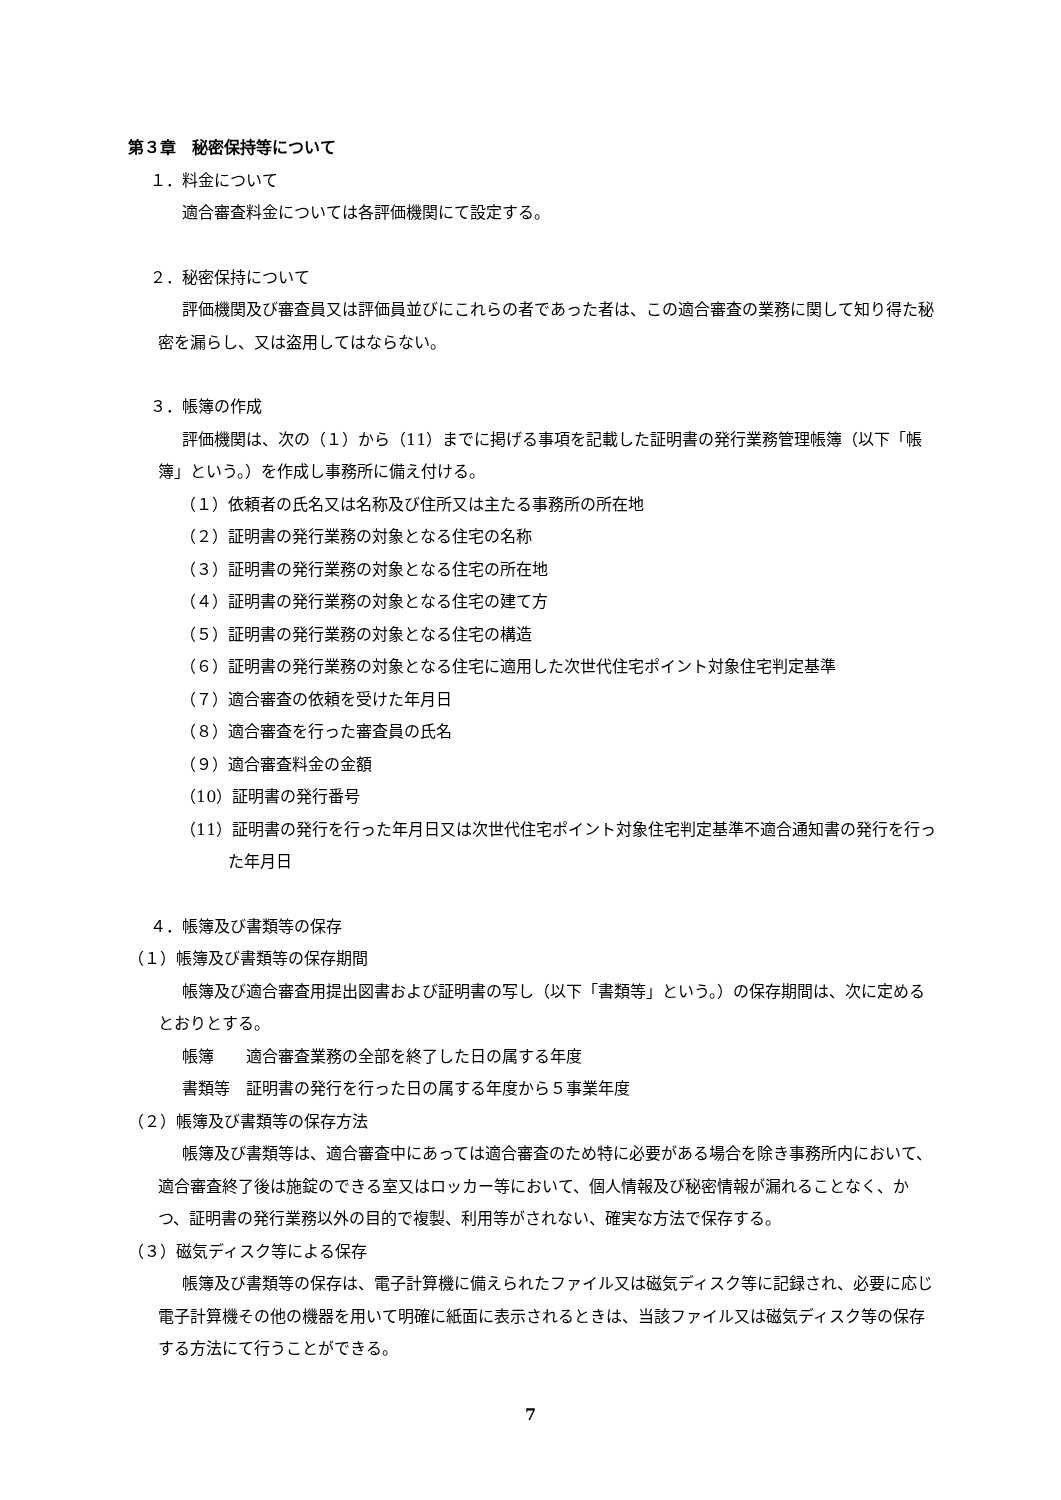第３章　秘密保持等について
１．料金について
適合審査料金については各評価機関にて設定する。
２．秘密保持について
評価機関及び審査員又は評価員並びにこれらの者であった者は、この適合審査の業務に関して知り得た秘密を漏らし、又は盗用してはならない。
３．帳簿の作成
評価機関は、次の（１）から（11）までに掲げる事項を記載した証明書の発行業務管理帳簿（以下「帳簿」という。）を作成し事務所に備え付ける。
（１）依頼者の氏名又は名称及び住所又は主たる事務所の所在地
（２）証明書の発行業務の対象となる住宅の名称
（３）証明書の発行業務の対象となる住宅の所在地
（４）証明書の発行業務の対象となる住宅の建て方
（５）証明書の発行業務の対象となる住宅の構造
（６）証明書の発行業務の対象となる住宅に適用した次世代住宅ポイント対象住宅判定基準
（７）適合審査の依頼を受けた年月日
（８）適合審査を行った審査員の氏名
（９）適合審査料金の金額
（10）証明書の発行番号
（11）証明書の発行を行った年月日又は次世代住宅ポイント対象住宅判定基準不適合通知書の発行を行った年月日
４．帳簿及び書類等の保存
（１）帳簿及び書類等の保存期間
帳簿及び適合審査用提出図書および証明書の写し（以下「書類等」という。）の保存期間は、次に定めるとおりとする。
帳簿　　適合審査業務の全部を終了した日の属する年度
書類等　証明書の発行を行った日の属する年度から５事業年度
（２）帳簿及び書類等の保存方法
帳簿及び書類等は、適合審査中にあっては適合審査のため特に必要がある場合を除き事務所内において、適合審査終了後は施錠のできる室又はロッカー等において、個人情報及び秘密情報が漏れることなく、かつ、証明書の発行業務以外の目的で複製、利用等がされない、確実な方法で保存する。
（３）磁気ディスク等による保存
帳簿及び書類等の保存は、電子計算機に備えられたファイル又は磁気ディスク等に記録され、必要に応じ電子計算機その他の機器を用いて明確に紙面に表示されるときは、当該ファイル又は磁気ディスク等の保存する方法にて行うことができる。
7